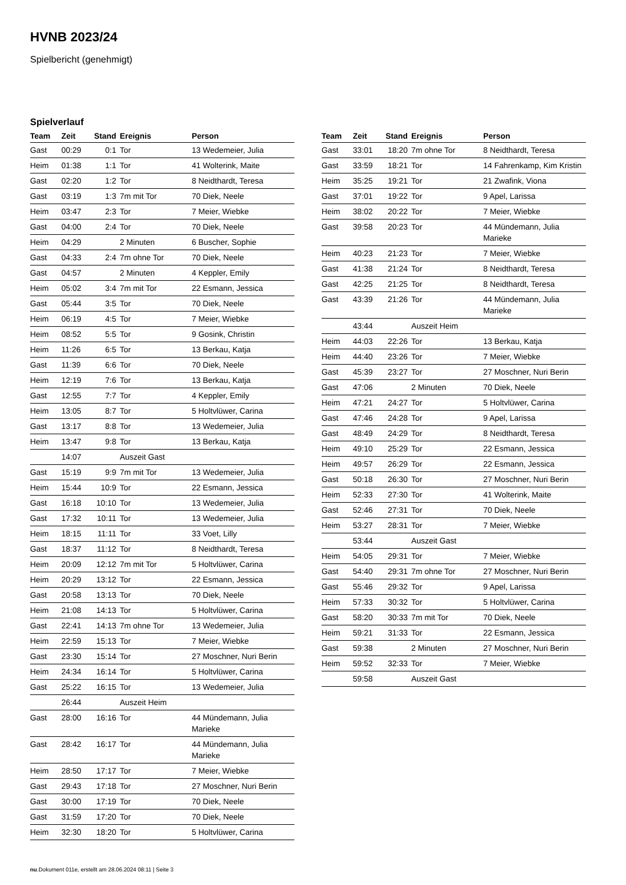HVNB 2023/24
Spielbericht (genehmigt)
Spielverlauf
| Team | Zeit | Stand | Ereignis | Person |
| --- | --- | --- | --- | --- |
| Gast | 00:29 | 0:1 | Tor | 13 Wedemeier, Julia |
| Heim | 01:38 | 1:1 | Tor | 41 Wolterink, Maite |
| Gast | 02:20 | 1:2 | Tor | 8 Neidthardt, Teresa |
| Gast | 03:19 | 1:3 | 7m mit Tor | 70 Diek, Neele |
| Heim | 03:47 | 2:3 | Tor | 7 Meier, Wiebke |
| Gast | 04:00 | 2:4 | Tor | 70 Diek, Neele |
| Heim | 04:29 | | 2 Minuten | 6 Buscher, Sophie |
| Gast | 04:33 | 2:4 | 7m ohne Tor | 70 Diek, Neele |
| Gast | 04:57 | | 2 Minuten | 4 Keppler, Emily |
| Heim | 05:02 | 3:4 | 7m mit Tor | 22 Esmann, Jessica |
| Gast | 05:44 | 3:5 | Tor | 70 Diek, Neele |
| Heim | 06:19 | 4:5 | Tor | 7 Meier, Wiebke |
| Heim | 08:52 | 5:5 | Tor | 9 Gosink, Christin |
| Heim | 11:26 | 6:5 | Tor | 13 Berkau, Katja |
| Gast | 11:39 | 6:6 | Tor | 70 Diek, Neele |
| Heim | 12:19 | 7:6 | Tor | 13 Berkau, Katja |
| Gast | 12:55 | 7:7 | Tor | 4 Keppler, Emily |
| Heim | 13:05 | 8:7 | Tor | 5 Holtvlüwer, Carina |
| Gast | 13:17 | 8:8 | Tor | 13 Wedemeier, Julia |
| Heim | 13:47 | 9:8 | Tor | 13 Berkau, Katja |
| | 14:07 | | Auszeit Gast | |
| Gast | 15:19 | 9:9 | 7m mit Tor | 13 Wedemeier, Julia |
| Heim | 15:44 | 10:9 | Tor | 22 Esmann, Jessica |
| Gast | 16:18 | 10:10 | Tor | 13 Wedemeier, Julia |
| Gast | 17:32 | 10:11 | Tor | 13 Wedemeier, Julia |
| Heim | 18:15 | 11:11 | Tor | 33 Voet, Lilly |
| Gast | 18:37 | 11:12 | Tor | 8 Neidthardt, Teresa |
| Heim | 20:09 | 12:12 | 7m mit Tor | 5 Holtvlüwer, Carina |
| Heim | 20:29 | 13:12 | Tor | 22 Esmann, Jessica |
| Gast | 20:58 | 13:13 | Tor | 70 Diek, Neele |
| Heim | 21:08 | 14:13 | Tor | 5 Holtvlüwer, Carina |
| Gast | 22:41 | 14:13 | 7m ohne Tor | 13 Wedemeier, Julia |
| Heim | 22:59 | 15:13 | Tor | 7 Meier, Wiebke |
| Gast | 23:30 | 15:14 | Tor | 27 Moschner, Nuri Berin |
| Heim | 24:34 | 16:14 | Tor | 5 Holtvlüwer, Carina |
| Gast | 25:22 | 16:15 | Tor | 13 Wedemeier, Julia |
| | 26:44 | | Auszeit Heim | |
| Gast | 28:00 | 16:16 | Tor | 44 Mündemann, Julia Marieke |
| Gast | 28:42 | 16:17 | Tor | 44 Mündemann, Julia Marieke |
| Heim | 28:50 | 17:17 | Tor | 7 Meier, Wiebke |
| Gast | 29:43 | 17:18 | Tor | 27 Moschner, Nuri Berin |
| Gast | 30:00 | 17:19 | Tor | 70 Diek, Neele |
| Gast | 31:59 | 17:20 | Tor | 70 Diek, Neele |
| Heim | 32:30 | 18:20 | Tor | 5 Holtvlüwer, Carina |
| Team | Zeit | Stand | Ereignis | Person |
| --- | --- | --- | --- | --- |
| Gast | 33:01 | 18:20 | 7m ohne Tor | 8 Neidthardt, Teresa |
| Gast | 33:59 | 18:21 | Tor | 14 Fahrenkamp, Kim Kristin |
| Heim | 35:25 | 19:21 | Tor | 21 Zwafink, Viona |
| Gast | 37:01 | 19:22 | Tor | 9 Apel, Larissa |
| Heim | 38:02 | 20:22 | Tor | 7 Meier, Wiebke |
| Gast | 39:58 | 20:23 | Tor | 44 Mündemann, Julia Marieke |
| Heim | 40:23 | 21:23 | Tor | 7 Meier, Wiebke |
| Gast | 41:38 | 21:24 | Tor | 8 Neidthardt, Teresa |
| Gast | 42:25 | 21:25 | Tor | 8 Neidthardt, Teresa |
| Gast | 43:39 | 21:26 | Tor | 44 Mündemann, Julia Marieke |
| | 43:44 | | Auszeit Heim | |
| Heim | 44:03 | 22:26 | Tor | 13 Berkau, Katja |
| Heim | 44:40 | 23:26 | Tor | 7 Meier, Wiebke |
| Gast | 45:39 | 23:27 | Tor | 27 Moschner, Nuri Berin |
| Gast | 47:06 | | 2 Minuten | 70 Diek, Neele |
| Heim | 47:21 | 24:27 | Tor | 5 Holtvlüwer, Carina |
| Gast | 47:46 | 24:28 | Tor | 9 Apel, Larissa |
| Gast | 48:49 | 24:29 | Tor | 8 Neidthardt, Teresa |
| Heim | 49:10 | 25:29 | Tor | 22 Esmann, Jessica |
| Heim | 49:57 | 26:29 | Tor | 22 Esmann, Jessica |
| Gast | 50:18 | 26:30 | Tor | 27 Moschner, Nuri Berin |
| Heim | 52:33 | 27:30 | Tor | 41 Wolterink, Maite |
| Gast | 52:46 | 27:31 | Tor | 70 Diek, Neele |
| Heim | 53:27 | 28:31 | Tor | 7 Meier, Wiebke |
| | 53:44 | | Auszeit Gast | |
| Heim | 54:05 | 29:31 | Tor | 7 Meier, Wiebke |
| Gast | 54:40 | 29:31 | 7m ohne Tor | 27 Moschner, Nuri Berin |
| Gast | 55:46 | 29:32 | Tor | 9 Apel, Larissa |
| Heim | 57:33 | 30:32 | Tor | 5 Holtvlüwer, Carina |
| Gast | 58:20 | 30:33 | 7m mit Tor | 70 Diek, Neele |
| Heim | 59:21 | 31:33 | Tor | 22 Esmann, Jessica |
| Gast | 59:38 | | 2 Minuten | 27 Moschner, Nuri Berin |
| Heim | 59:52 | 32:33 | Tor | 7 Meier, Wiebke |
| | 59:58 | | Auszeit Gast | |
nu.Dokument 011e, erstellt am 28.06.2024 08:11 | Seite 3